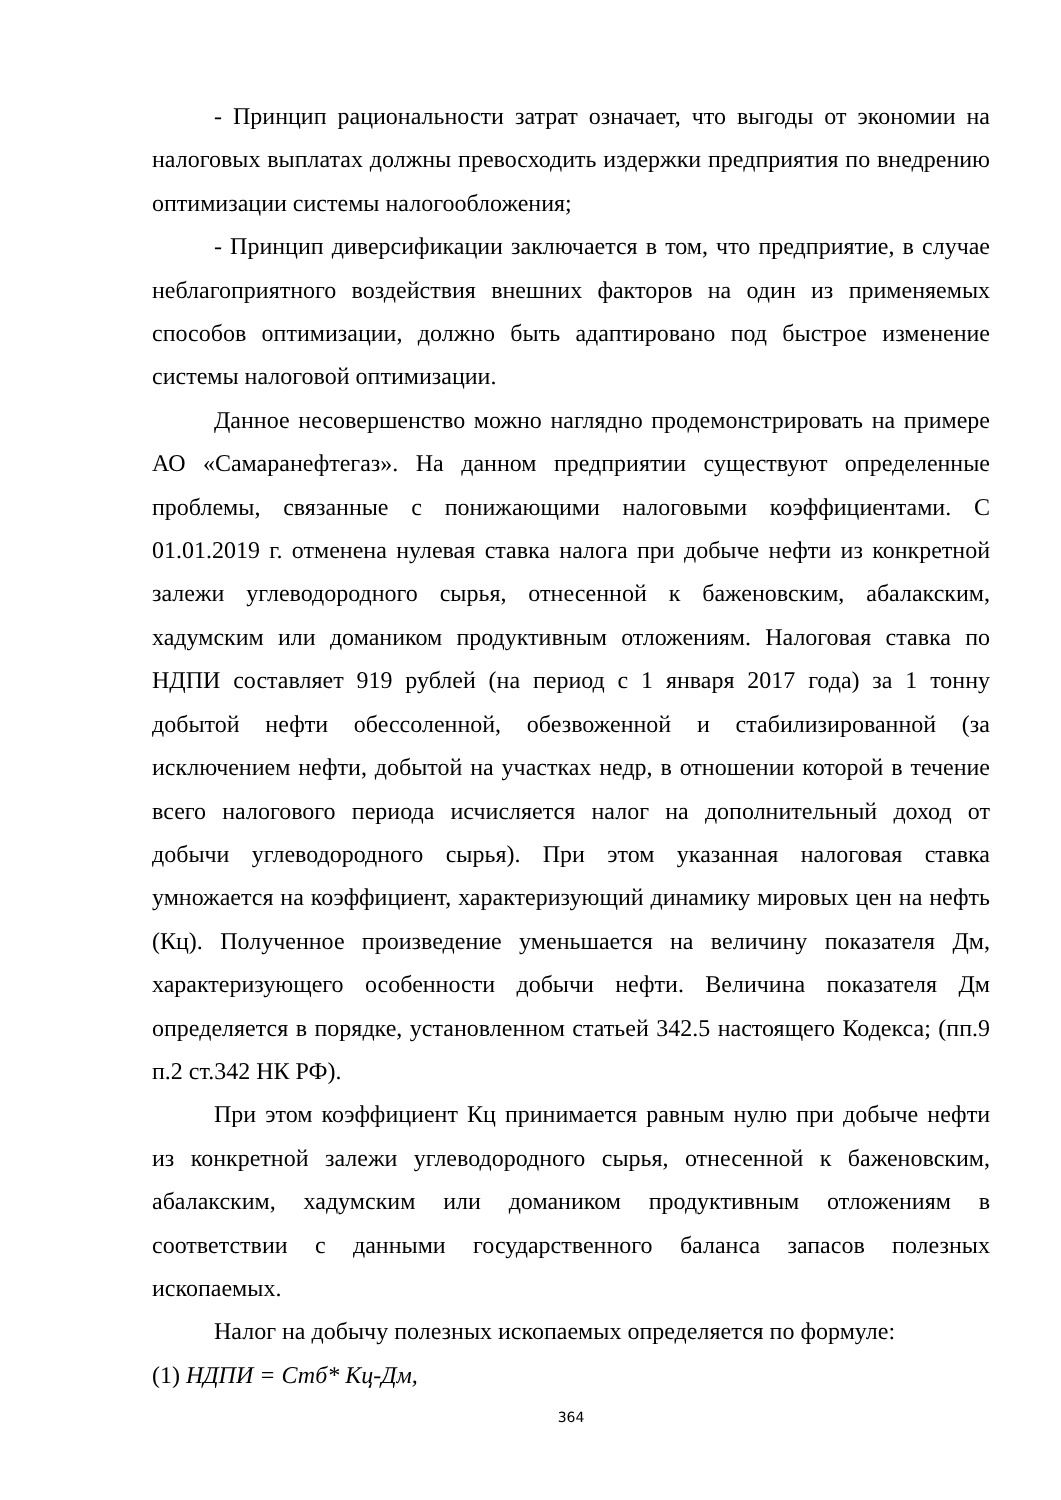- Принцип рациональности затрат означает, что выгоды от экономии на налоговых выплатах должны превосходить издержки предприятия по внедрению оптимизации системы налогообложения;
- Принцип диверсификации заключается в том, что предприятие, в случае неблагоприятного воздействия внешних факторов на один из применяемых способов оптимизации, должно быть адаптировано под быстрое изменение системы налоговой оптимизации.
Данное несовершенство можно наглядно продемонстрировать на примере АО «Самаранефтегаз». На данном предприятии существуют определенные проблемы, связанные с понижающими налоговыми коэффициентами. С 01.01.2019 г. отменена нулевая ставка налога при добыче нефти из конкретной залежи углеводородного сырья, отнесенной к баженовским, абалакским, хадумским или домаником продуктивным отложениям. Налоговая ставка по НДПИ составляет 919 рублей (на период с 1 января 2017 года) за 1 тонну добытой нефти обессоленной, обезвоженной и стабилизированной (за исключением нефти, добытой на участках недр, в отношении которой в течение всего налогового периода исчисляется налог на дополнительный доход от добычи углеводородного сырья). При этом указанная налоговая ставка умножается на коэффициент, характеризующий динамику мировых цен на нефть (Кц). Полученное произведение уменьшается на величину показателя Дм, характеризующего особенности добычи нефти. Величина показателя Дм определяется в порядке, установленном статьей 342.5 настоящего Кодекса; (пп.9 п.2 ст.342 НК РФ).
При этом коэффициент Кц принимается равным нулю при добыче нефти из конкретной залежи углеводородного сырья, отнесенной к баженовским, абалакским, хадумским или домаником продуктивным отложениям в соответствии с данными государственного баланса запасов полезных ископаемых.
Налог на добычу полезных ископаемых определяется по формуле:
(1) НДПИ = Стб* Кц-Дм,
364